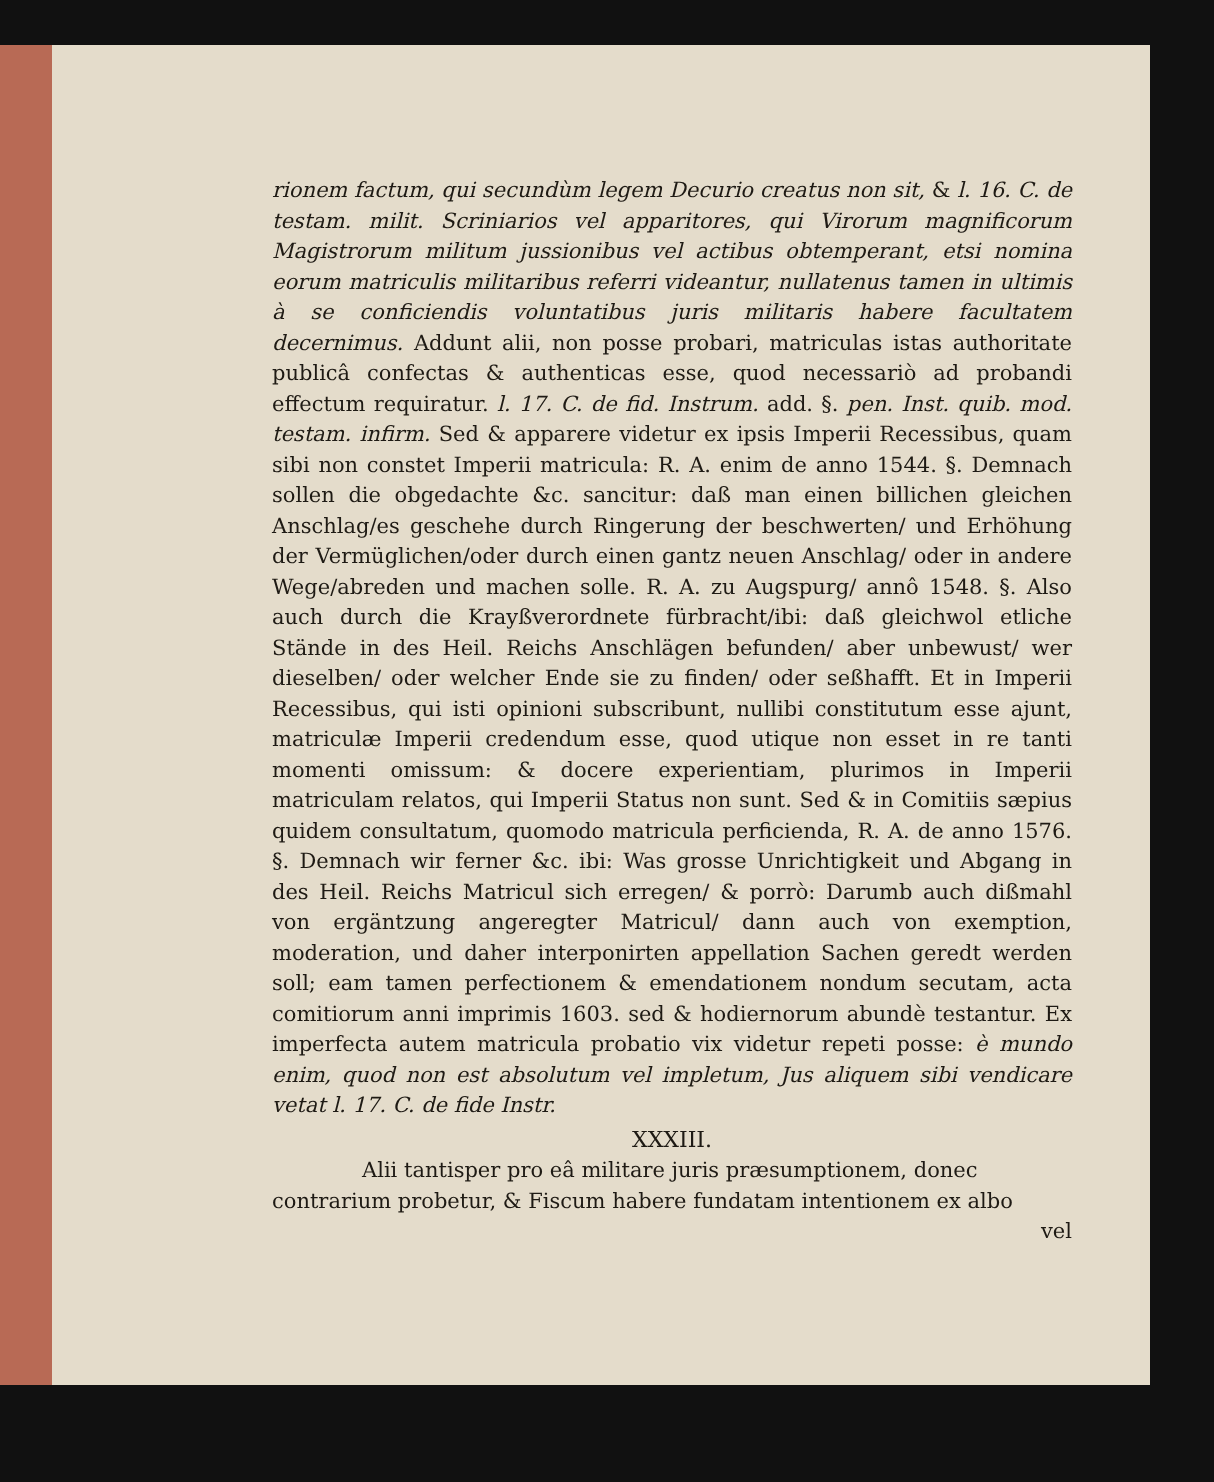rionem factum, qui secundùm legem Decurio creatus non sit, & l. 16. C. de testam. milit. Scriniarios vel apparitores, qui Virorum magnificorum Magistrorum militum jussionibus vel actibus obtemperant, etsi nomina eorum matriculis militaribus referri videantur, nullatenus tamen in ultimis à se conficiendis voluntatibus juris militaris habere facultatem decernimus. Addunt alii, non posse probari, matriculas istas authoritate publicâ confectas & authenticas esse, quod necessariò ad probandi effectum requiratur. l. 17. C. de fid. Instrum. add. §. pen. Inst. quib. mod. testam. infirm. Sed & apparere videtur ex ipsis Imperii Recessibus, quam sibi non constet Imperii matricula: R. A. enim de anno 1544. §. Demnach sollen die obgedachte &c. sancitur: daß man einen billichen gleichen Anschlag/es geschehe durch Ringerung der beschwerten/ und Erhöhung der Vermüglichen/oder durch einen gantz neuen Anschlag/ oder in andere Wege/abreden und machen solle. R. A. zu Augspurg/ annô 1548. §. Also auch durch die Krayßverordnete fürbracht/ibi: daß gleichwol etliche Stände in des Heil. Reichs Anschlägen befunden/ aber unbewust/ wer dieselben/ oder welcher Ende sie zu finden/ oder seßhafft. Et in Imperii Recessibus, qui isti opinioni subscribunt, nullibi constitutum esse ajunt, matriculæ Imperii credendum esse, quod utique non esset in re tanti momenti omissum: & docere experientiam, plurimos in Imperii matriculam relatos, qui Imperii Status non sunt. Sed & in Comitiis sæpius quidem consultatum, quomodo matricula perficienda, R. A. de anno 1576. §. Demnach wir ferner &c. ibi: Was grosse Unrichtigkeit und Abgang in des Heil. Reichs Matricul sich erregen/ & porrò: Darumb auch dißmahl von ergäntzung angeregter Matricul/ dann auch von exemption, moderation, und daher interponirten appellation Sachen geredt werden soll; eam tamen perfectionem & emendationem nondum secutam, acta comitiorum anni imprimis 1603. sed & hodiernorum abundè testantur. Ex imperfecta autem matricula probatio vix videtur repeti posse: è mundo enim, quod non est absolutum vel impletum, Jus aliquem sibi vendicare vetat l. 17. C. de fide Instr.
XXXIII.
Alii tantisper pro eâ militare juris præsumptionem, donec
contrarium probetur, & Fiscum habere fundatam intentionem ex albo
vel